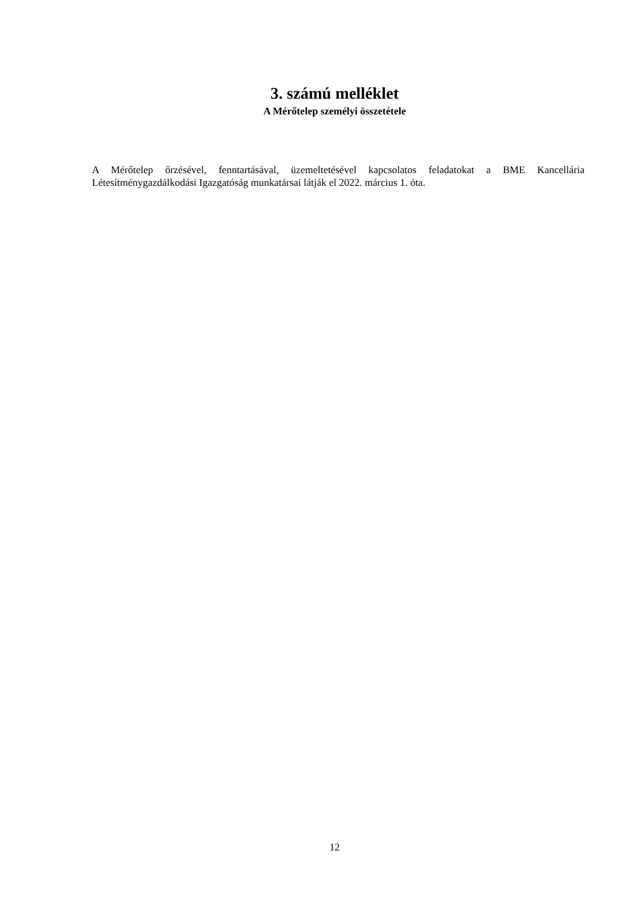3. számú melléklet
A Mérőtelep személyi összetétele
A Mérőtelep őrzésével, fenntartásával, üzemeltetésével kapcsolatos feladatokat a BME Kancellária Létesítménygazdálkodási Igazgatóság munkatársai látják el 2022. március 1. óta.
12